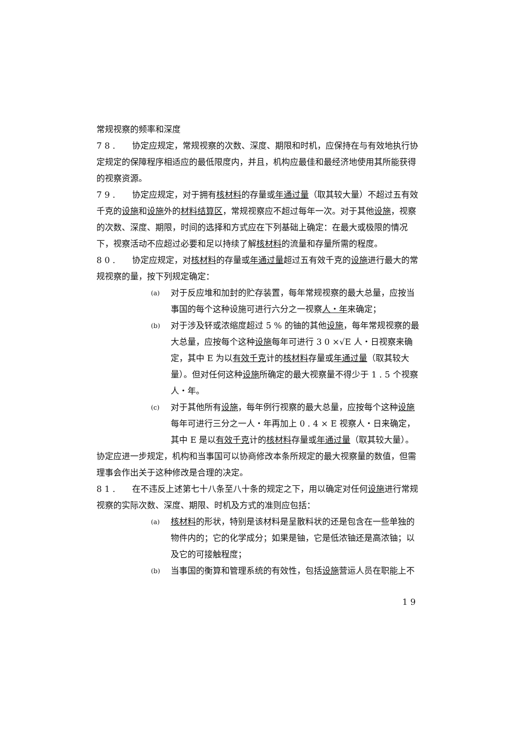常规视察的频率和深度
7 8 .　　协定应规定，常规视察的次数、深度、期限和时机，应保持在与有效地执行协定规定的保障程序相适应的最低限度内，并且，机构应最佳和最经济地使用其所能获得的视察资源。
7 9 .　　协定应规定，对于拥有核材料的存量或年通过量（取其较大量）不超过五有效千克的设施和设施外的材料结算区，常规视察应不超过每年一次。对于其他设施，视察的次数、深度、期限，时间的选择和方式应在下列基础上确定：在最大或极限的情况下，视察活动不应超过必要和足以持续了解核材料的流量和存量所需的程度。
8 0 .　　协定应规定，对核材料的存量或年通过量超过五有效千克的设施进行最大的常规视察的量，按下列规定确定：
(a) 对于反应堆和加封的贮存装置，每年常规视察的最大总量，应按当事国的每个这种设施可进行六分之一视察人・年来确定；
(b) 对于涉及钚或浓缩度超过 5 % 的铀的其他设施，每年常规视察的最大总量，应按每个这种设施每年可进行 3 0 ×√E 人・日视察来确定，其中 E 为以有效千克计的核材料存量或年通过量（取其较大量）。但对任何这种设施所确定的最大视察量不得少于 1 . 5 个视察人・年。
(c) 对于其他所有设施，每年例行视察的最大总量，应按每个这种设施每年可进行三分之一人・年再加上 0 . 4 × E 视察人・日来确定，其中 E 是以有效千克计的核材料存量或年通过量（取其较大量）。
协定应进一步规定，机构和当事国可以协商修改本条所规定的最大视察量的数值，但需理事会作出关于这种修改是合理的决定。
8 1 .　　在不违反上述第七十八条至八十条的规定之下，用以确定对任何设施进行常规视察的实际次数、深度、期限、时机及方式的准则应包括：
(a) 核材料的形状，特别是该材料是呈散料状的还是包含在一些单独的物件内的；它的化学成分；如果是铀，它是低浓铀还是高浓铀；以及它的可接触程度；
(b) 当事国的衡算和管理系统的有效性，包括设施营运人员在职能上不
1 9